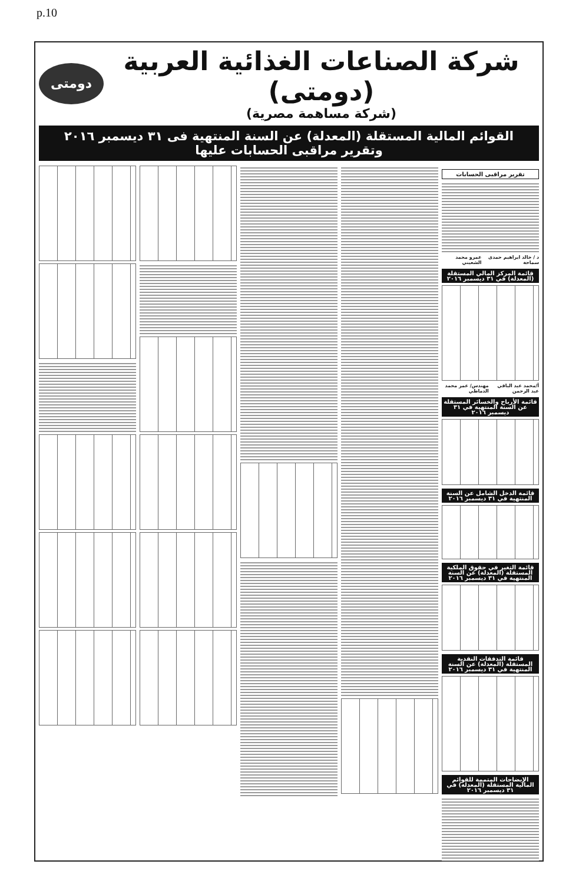p.10
شركة الصناعات الغذائية العربية (دومتى)
(شركة مساهمة مصرية)
دومتى
القوائم المالية المستقلة (المعدلة) عن السنة المنتهية فى ٣١ ديسمبر ٢٠١٦ وتقرير مراقبى الحسابات عليها
تقرير مراقبى الحسابات
د / خالد ابراهيم حمدى سماحة عمرو محمد الشعيني
قائمة المركز المالي المستقلة (المعدلة) في ٣١ ديسمبر ٢٠١٦
أ/محمد عبد الباقي عبد الرحمن مهندس/ عمر محمد الدماطي
قائمة الأرباح والخسائر المستقلة عن السنة المنتهية في ٣١ ديسمبر ٢٠١٦
قائمة الدخل الشامل عن السنة المنتهية في ٣١ ديسمبر ٢٠١٦
قائمة التغير في حقوق الملكية المستقلة (المعدلة) عن السنة المنتهية في ٣١ ديسمبر ٢٠١٦
قائمة التدفقات النقدية المستقلة (المعدلة) عن السنة المنتهية في ٣١ ديسمبر ٢٠١٦
الإيضاحات المتممة للقوائم المالية المستقلة (المعدلة) في ٣١ ديسمبر ٢٠١٦